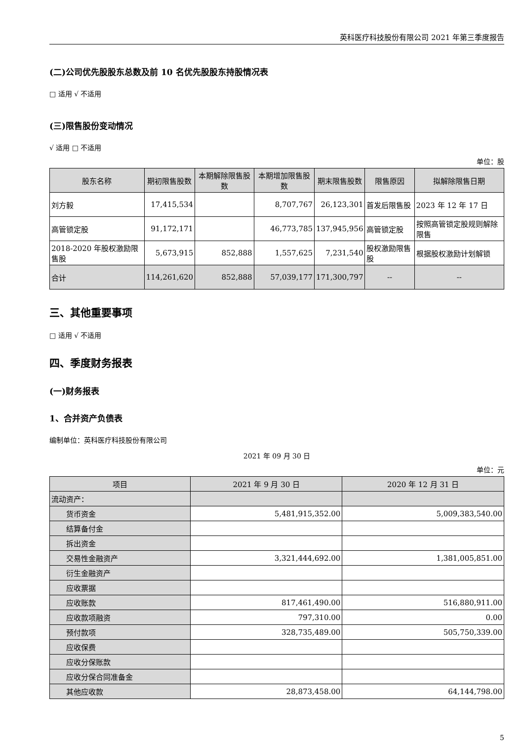英科医疗科技股份有限公司 2021 年第三季度报告
(二)公司优先股股东总数及前 10 名优先股股东持股情况表
□ 适用 √ 不适用
(三)限售股份变动情况
√ 适用 □ 不适用
单位：股
| 股东名称 | 期初限售股数 | 本期解除限售股数 | 本期增加限售股数 | 期末限售股数 | 限售原因 | 拟解除限售日期 |
| --- | --- | --- | --- | --- | --- | --- |
| 刘方毅 | 17,415,534 | | 8,707,767 | 26,123,301 | 首发后限售股 | 2023 年 12 年 17 日 |
| 高管锁定股 | 91,172,171 | | 46,773,785 | 137,945,956 | 高管锁定股 | 按照高管锁定股规则解除限售 |
| 2018-2020 年股权激励限售股 | 5,673,915 | 852,888 | 1,557,625 | 7,231,540 | 股权激励限售股 | 根据股权激励计划解锁 |
| 合计 | 114,261,620 | 852,888 | 57,039,177 | 171,300,797 | -- | -- |
三、其他重要事项
□ 适用 √ 不适用
四、季度财务报表
(一)财务报表
1、合并资产负债表
编制单位：英科医疗科技股份有限公司
2021 年 09 月 30 日
单位：元
| 项目 | 2021 年 9 月 30 日 | 2020 年 12 月 31 日 |
| --- | --- | --- |
| 流动资产： | | |
| 货币资金 | 5,481,915,352.00 | 5,009,383,540.00 |
| 结算备付金 | | |
| 拆出资金 | | |
| 交易性金融资产 | 3,321,444,692.00 | 1,381,005,851.00 |
| 衍生金融资产 | | |
| 应收票据 | | |
| 应收账款 | 817,461,490.00 | 516,880,911.00 |
| 应收款项融资 | 797,310.00 | 0.00 |
| 预付款项 | 328,735,489.00 | 505,750,339.00 |
| 应收保费 | | |
| 应收分保账款 | | |
| 应收分保合同准备金 | | |
| 其他应收款 | 28,873,458.00 | 64,144,798.00 |
5